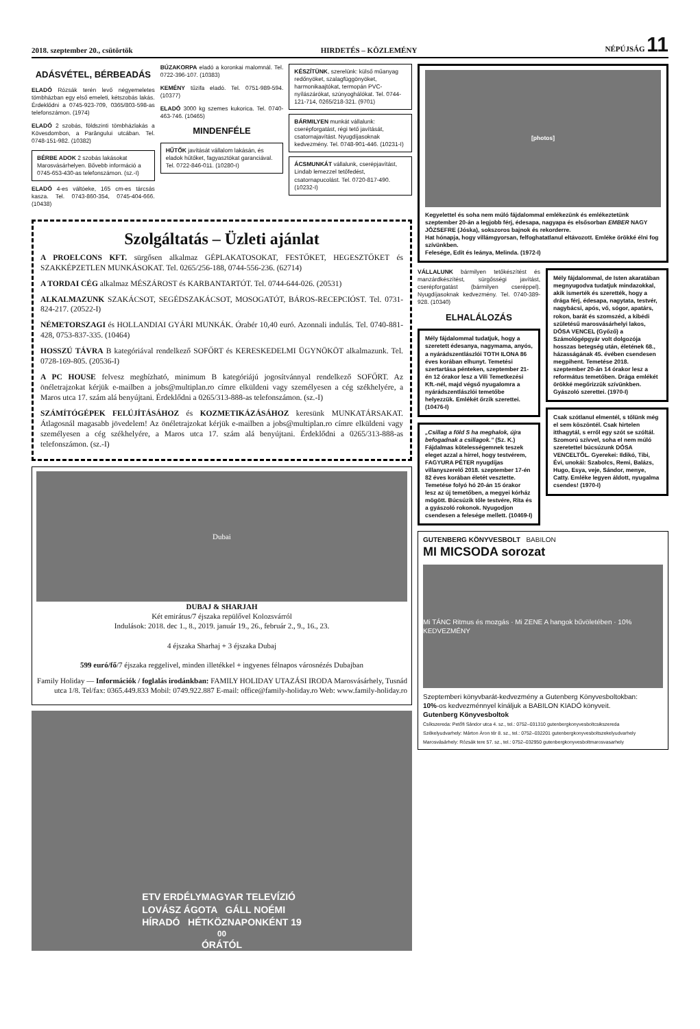2018. szeptember 20., csütörtök HIRDETÉS – KÖZLEMÉNY NÉPÚJSÁG 11
ADÁSVÉTEL, BÉRBEADÁS
ELADÓ Rózsák terén levő négyemeletes tömbházban egy első emeleti, kétszobás lakás. Érdeklődni a 0745-923-709, 0365/803-598-as telefonszámon. (1974)
ELADÓ 2 szobás, földszinti tömbházlakás a Kövesdombon, a Parângului utcában. Tel. 0748-151-982. (10382)
BÉRBE ADOK 2 szobás lakásokat Marosvásárhelyen. Bővebb információ a 0745-653-430-as telefonszámon. (sz.-I)
ELADÓ 4-es váltóeke, 165 cm-es tárcsás kasza. Tel. 0743-860-354, 0745-404-666. (10438)
BÚZAKORPA eladó a koronkai malomnál. Tel. 0722-396-107. (10383)
KEMÉNY tűzifa eladó. Tel. 0751-989-594. (10377)
ELADÓ 3000 kg szemes kukorica. Tel. 0740-463-746. (10465)
MINDENFÉLE
HŰTŐK javítását vállalom lakásán, és eladok hűtőket, fagyasztókat garanciával. Tel. 0722-846-011. (10280-I)
KÉSZÍTÜNK, szerelünk: külső műanyag redőnyöket, szalagfüggönyöket, harmonikaajtókat, termopán PVC-nyílászárókat, szúnyoghálókat. Tel. 0744-121-714, 0265/218-321. (9701)
BÁRMILYEN munkát vállalunk: cserépforgatást, régi tető javítását, csatornajavítást. Nyugdíjasoknak kedvezmény. Tel. 0748-901-446. (10231-I)
ÁCSMUNKÁT vállalunk, cserépjavítást, Lindab lemezzel tetőfedést, csatornapucolást. Tel. 0720-817-490. (10232-I)
Szolgáltatás – Üzleti ajánlat
A PROELCONS KFT. sürgősen alkalmaz GÉPLAKATOSOKAT, FESTŐKET, HEGESZTŐKET és SZAKKÉPZETLEN MUNKÁSOKAT. Tel. 0265/256-188, 0744-556-236. (62714)
A TORDAI CÉG alkalmaz MÉSZÁROST és KARBANTARTÓT. Tel. 0744-644-026. (20531)
ALKALMAZUNK SZAKÁCSOT, SEGÉDSZAKÁCSOT, MOSOGATÓT, BÁROS-RECEPCIÓST. Tel. 0731-824-217. (20522-I)
NÉMETORSZAGI és HOLLANDIAI GYÁRI MUNKÁK. Órabér 10,40 euró. Azonnali indulás. Tel. 0740-881-428, 0753-837-335. (10464)
HOSSZÚ TÁVRA B kategóriával rendelkező SOFŐRT és KERESKEDELMI ÜGYNÖKÖT alkalmazunk. Tel. 0728-169-805. (20536-I)
A PC HOUSE felvesz megbízható, minimum B kategóriájú jogosítvánnyal rendelkező SOFŐRT. Az önéletrajzokat kérjük e-mailben a jobs@multiplan.ro címre elküldeni vagy személyesen a cég székhelyére, a Maros utca 17. szám alá benyújtani. Érdeklődni a 0265/313-888-as telefonszámon. (sz.-I)
SZÁMÍTÓGÉPEK FELÚJÍTÁSÁHOZ és KOZMETIKÁZÁSÁHOZ keresünk MUNKATÁRSAKAT. Átlagosnál magasabb jövedelem! Az önéletrajzokat kérjük e-mailben a jobs@multiplan.ro címre elküldeni vagy személyesen a cég székhelyére, a Maros utca 17. szám alá benyújtani. Érdeklődni a 0265/313-888-as telefonszámon. (sz.-I)
Dubai
DUBAJ & SHARJAH
Két emirátus/7 éjszaka repülővel Kolozsvárról
Indulások: 2018. dec 1., 8., 2019. január 19., 26., február 2., 9., 16., 23.
4 éjszaka Sharhaj + 3 éjszaka Dubaj
599 euró/fő/7 éjszaka reggelivel, minden illetékkel + ingyenes félnapos városnézés Dubajban
Family Holiday — Információk / foglalás irodánkban: FAMILY HOLIDAY UTAZÁSI IRODA Marosvásárhely, Tusnád utca 1/8. Tel/fax: 0365.449.833 Mobil: 0749.922.887 E-mail: office@family-holiday.ro Web: www.family-holiday.ro
ETV ERDÉLYMAGYAR TELEVÍZIÓ
LOVÁSZ ÁGOTA GÁLL NOÉMI
HÍRADÓ HÉTKÖZNAPONKÉNT 19<sup>00</sup> ÓRÁTÓL
[photos]
Kegyelettel és soha nem múló fájdalommal emlékezünk és emlékeztetünk szeptember 20-án a legjobb férj, édesapa, nagyapa és elsősorban EMBER NAGY JÓZSEFRE (Jóska), sokszoros bajnok és rekorderre.
Hat hónapja, hogy villámgyorsan, felfoghatatlanul eltávozott. Emléke örökké élni fog szívünkben.
Felesége, Edit és leánya, Melinda. (1972-I)
VÁLLALUNK bármilyen tetőkészítést és manzárdkészítést, sürgősségi javítást, cserépforgatást (bármilyen cseréppel). Nyugdíjasoknak kedvezmény. Tel. 0740-389-928. (10340)
ELHALÁLOZÁS
Mély fájdalommal tudatjuk, hogy a szeretett édesanya, nagymama, anyós, a nyárádszentlászlói TOTH ILONA 86 éves korában elhunyt. Temetési szertartása pénteken, szeptember 21-én 12 órakor lesz a Vili Temetkezési Kft.-nél, majd végső nyugalomra a nyárádszentlászlói temetőbe helyezzük. Emlékét őrzik szerettei. (10476-I)
„Csillag a föld S ha meghalok, újra befogadnak a csillagok.” (Sz. K.)
Fájdalmas kötelességemnek teszek eleget azzal a hírrel, hogy testvérem, FAGYURA PÉTER nyugdíjas villanyszerelő 2018. szeptember 17-én 82 éves korában életét vesztette. Temetése folyó hó 20-án 15 órakor lesz az új temetőben, a megyei kórház mögött. Búcsúzik tőle testvére, Rita és a gyászoló rokonok. Nyugodjon csendesen a felesége mellett. (10469-I)
Mély fájdalommal, de Isten akaratában megnyugodva tudatjuk mindazokkal, akik ismerték és szerették, hogy a drága férj, édesapa, nagytata, testvér, nagybácsi, após, vő, sógor, apatárs, rokon, barát és szomszéd, a kibédi születésű marosvásárhelyi lakos, DÓSA VENCEL (Győző) a Számológépgyár volt dolgozója hosszas betegség után, életének 68., házasságának 45. évében csendesen megpihent. Temetése 2018. szeptember 20-án 14 órakor lesz a református temetőben. Drága emlékét örökké megőrizzük szívünkben. Gyászoló szerettei. (1970-I)
Csak szótlanul elmentél, s tőlünk még el sem köszöntél. Csak hirtelen itthagytál, s erről egy szót se szóltál. Szomorú szívvel, soha el nem múló szeretettel búcsúzunk DÓSA VENCELTŐL. Gyerekei: Ildikó, Tibi, Évi, unokái: Szabolcs, Remi, Balázs, Hugo, Esya, veje, Sándor, menye, Catty. Emléke legyen áldott, nyugalma csendes! (1970-I)
GUTENBERG KÖNYVESBOLT BABILON
MI MICSODA sorozat
Mi TÁNC Ritmus és mozgás · Mi ZENE A hangok bűvöletében · 10% KEDVEZMÉNY
Szeptemberi könyvbarát-kedvezmény a Gutenberg Könyvesboltokban:
10%-os kedvezménnyel kínáljuk a BABILON KIADÓ könyveit.
Gutenberg Könyvesboltok
Csíkszereda: Petőfi Sándor utca 4. sz., tel.: 0752–031310 gutenbergkonyvesboltcsikszereda
Székelyudvarhely: Márton Áron tér 8. sz., tel.: 0752–032201 gutenbergkonyvesboltszekelyudvarhely
Marosvásárhely: Rózsák tere 57. sz., tel.: 0752–032950 gutenbergkonyvesboltmarosvasarhely